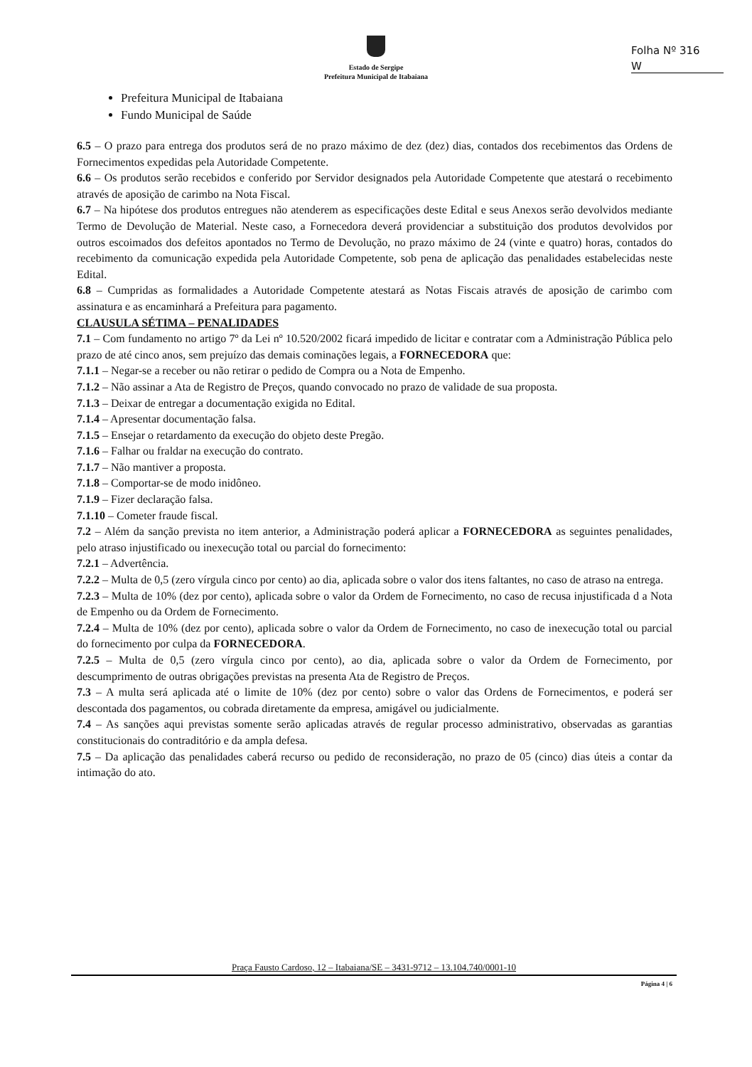Estado de Sergipe
Prefeitura Municipal de Itabaiana
Folha Nº 316
W
Prefeitura Municipal de Itabaiana
Fundo Municipal de Saúde
6.5 – O prazo para entrega dos produtos será de no prazo máximo de dez (dez) dias, contados dos recebimentos das Ordens de Fornecimentos expedidas pela Autoridade Competente.
6.6 – Os produtos serão recebidos e conferido por Servidor designados pela Autoridade Competente que atestará o recebimento através de aposição de carimbo na Nota Fiscal.
6.7 – Na hipótese dos produtos entregues não atenderem as especificações deste Edital e seus Anexos serão devolvidos mediante Termo de Devolução de Material. Neste caso, a Fornecedora deverá providenciar a substituição dos produtos devolvidos por outros escoimados dos defeitos apontados no Termo de Devolução, no prazo máximo de 24 (vinte e quatro) horas, contados do recebimento da comunicação expedida pela Autoridade Competente, sob pena de aplicação das penalidades estabelecidas neste Edital.
6.8 – Cumpridas as formalidades a Autoridade Competente atestará as Notas Fiscais através de aposição de carimbo com assinatura e as encaminhará a Prefeitura para pagamento.
CLAUSULA SÉTIMA – PENALIDADES
7.1 – Com fundamento no artigo 7º da Lei nº 10.520/2002 ficará impedido de licitar e contratar com a Administração Pública pelo prazo de até cinco anos, sem prejuízo das demais cominações legais, a FORNECEDORA que:
7.1.1 – Negar-se a receber ou não retirar o pedido de Compra ou a Nota de Empenho.
7.1.2 – Não assinar a Ata de Registro de Preços, quando convocado no prazo de validade de sua proposta.
7.1.3 – Deixar de entregar a documentação exigida no Edital.
7.1.4 – Apresentar documentação falsa.
7.1.5 – Ensejar o retardamento da execução do objeto deste Pregão.
7.1.6 – Falhar ou fraldar na execução do contrato.
7.1.7 – Não mantiver a proposta.
7.1.8 – Comportar-se de modo inidôneo.
7.1.9 – Fizer declaração falsa.
7.1.10 – Cometer fraude fiscal.
7.2 – Além da sanção prevista no item anterior, a Administração poderá aplicar a FORNECEDORA as seguintes penalidades, pelo atraso injustificado ou inexecução total ou parcial do fornecimento:
7.2.1 – Advertência.
7.2.2 – Multa de 0,5 (zero vírgula cinco por cento) ao dia, aplicada sobre o valor dos itens faltantes, no caso de atraso na entrega.
7.2.3 – Multa de 10% (dez por cento), aplicada sobre o valor da Ordem de Fornecimento, no caso de recusa injustificada d a Nota de Empenho ou da Ordem de Fornecimento.
7.2.4 – Multa de 10% (dez por cento), aplicada sobre o valor da Ordem de Fornecimento, no caso de inexecução total ou parcial do fornecimento por culpa da FORNECEDORA.
7.2.5 – Multa de 0,5 (zero vírgula cinco por cento), ao dia, aplicada sobre o valor da Ordem de Fornecimento, por descumprimento de outras obrigações previstas na presenta Ata de Registro de Preços.
7.3 – A multa será aplicada até o limite de 10% (dez por cento) sobre o valor das Ordens de Fornecimentos, e poderá ser descontada dos pagamentos, ou cobrada diretamente da empresa, amigável ou judicialmente.
7.4 – As sanções aqui previstas somente serão aplicadas através de regular processo administrativo, observadas as garantias constitucionais do contraditório e da ampla defesa.
7.5 – Da aplicação das penalidades caberá recurso ou pedido de reconsideração, no prazo de 05 (cinco) dias úteis a contar da intimação do ato.
Praça Fausto Cardoso, 12 – Itabaiana/SE – 3431-9712 – 13.104.740/0001-10
Página 4 | 6